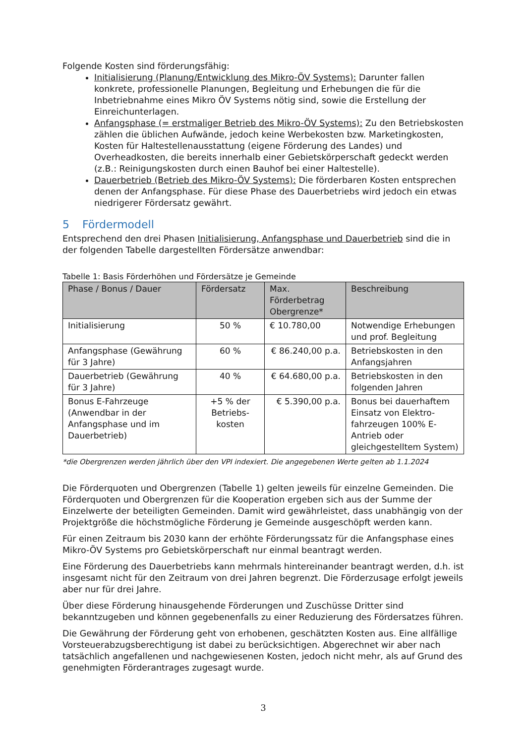Folgende Kosten sind förderungsfähig:
Initialisierung (Planung/Entwicklung des Mikro-ÖV Systems): Darunter fallen konkrete, professionelle Planungen, Begleitung und Erhebungen die für die Inbetriebnahme eines Mikro ÖV Systems nötig sind, sowie die Erstellung der Einreichunterlagen.
Anfangsphase (= erstmaliger Betrieb des Mikro-ÖV Systems): Zu den Betriebskosten zählen die üblichen Aufwände, jedoch keine Werbekosten bzw. Marketingkosten, Kosten für Haltestellenausstattung (eigene Förderung des Landes) und Overheadkosten, die bereits innerhalb einer Gebietskörperschaft gedeckt werden (z.B.: Reinigungskosten durch einen Bauhof bei einer Haltestelle).
Dauerbetrieb (Betrieb des Mikro-ÖV Systems): Die förderbaren Kosten entsprechen denen der Anfangsphase. Für diese Phase des Dauerbetriebs wird jedoch ein etwas niedrigerer Fördersatz gewährt.
5 Fördermodell
Entsprechend den drei Phasen Initialisierung, Anfangsphase und Dauerbetrieb sind die in der folgenden Tabelle dargestellten Fördersätze anwendbar:
Tabelle 1: Basis Förderhöhen und Fördersätze je Gemeinde
| Phase / Bonus / Dauer | Fördersatz | Max. Förderbetrag Obergrenze* | Beschreibung |
| --- | --- | --- | --- |
| Initialisierung | 50 % | € 10.780,00 | Notwendige Erhebungen und prof. Begleitung |
| Anfangsphase (Gewährung für 3 Jahre) | 60 % | € 86.240,00 p.a. | Betriebskosten in den Anfangsjahren |
| Dauerbetrieb (Gewährung für 3 Jahre) | 40 % | € 64.680,00 p.a. | Betriebskosten in den folgenden Jahren |
| Bonus E-Fahrzeuge (Anwendbar in der Anfangsphase und im Dauerbetrieb) | +5 % der Betriebs-kosten | € 5.390,00 p.a. | Bonus bei dauerhaftem Einsatz von Elektro-fahrzeugen 100% E-Antrieb oder gleichgestelltem System) |
*die Obergrenzen werden jährlich über den VPI indexiert. Die angegebenen Werte gelten ab 1.1.2024
Die Förderquoten und Obergrenzen (Tabelle 1) gelten jeweils für einzelne Gemeinden. Die Förderquoten und Obergrenzen für die Kooperation ergeben sich aus der Summe der Einzelwerte der beteiligten Gemeinden. Damit wird gewährleistet, dass unabhängig von der Projektgröße die höchstmögliche Förderung je Gemeinde ausgeschöpft werden kann.
Für einen Zeitraum bis 2030 kann der erhöhte Förderungssatz für die Anfangsphase eines Mikro-ÖV Systems pro Gebietskörperschaft nur einmal beantragt werden.
Eine Förderung des Dauerbetriebs kann mehrmals hintereinander beantragt werden, d.h. ist insgesamt nicht für den Zeitraum von drei Jahren begrenzt. Die Förderzusage erfolgt jeweils aber nur für drei Jahre.
Über diese Förderung hinausgehende Förderungen und Zuschüsse Dritter sind bekanntzugeben und können gegebenenfalls zu einer Reduzierung des Fördersatzes führen.
Die Gewährung der Förderung geht von erhobenen, geschätzten Kosten aus. Eine allfällige Vorsteuerabzugsberechtigung ist dabei zu berücksichtigen. Abgerechnet wir aber nach tatsächlich angefallenen und nachgewiesenen Kosten, jedoch nicht mehr, als auf Grund des genehmigten Förderantrages zugesagt wurde.
3